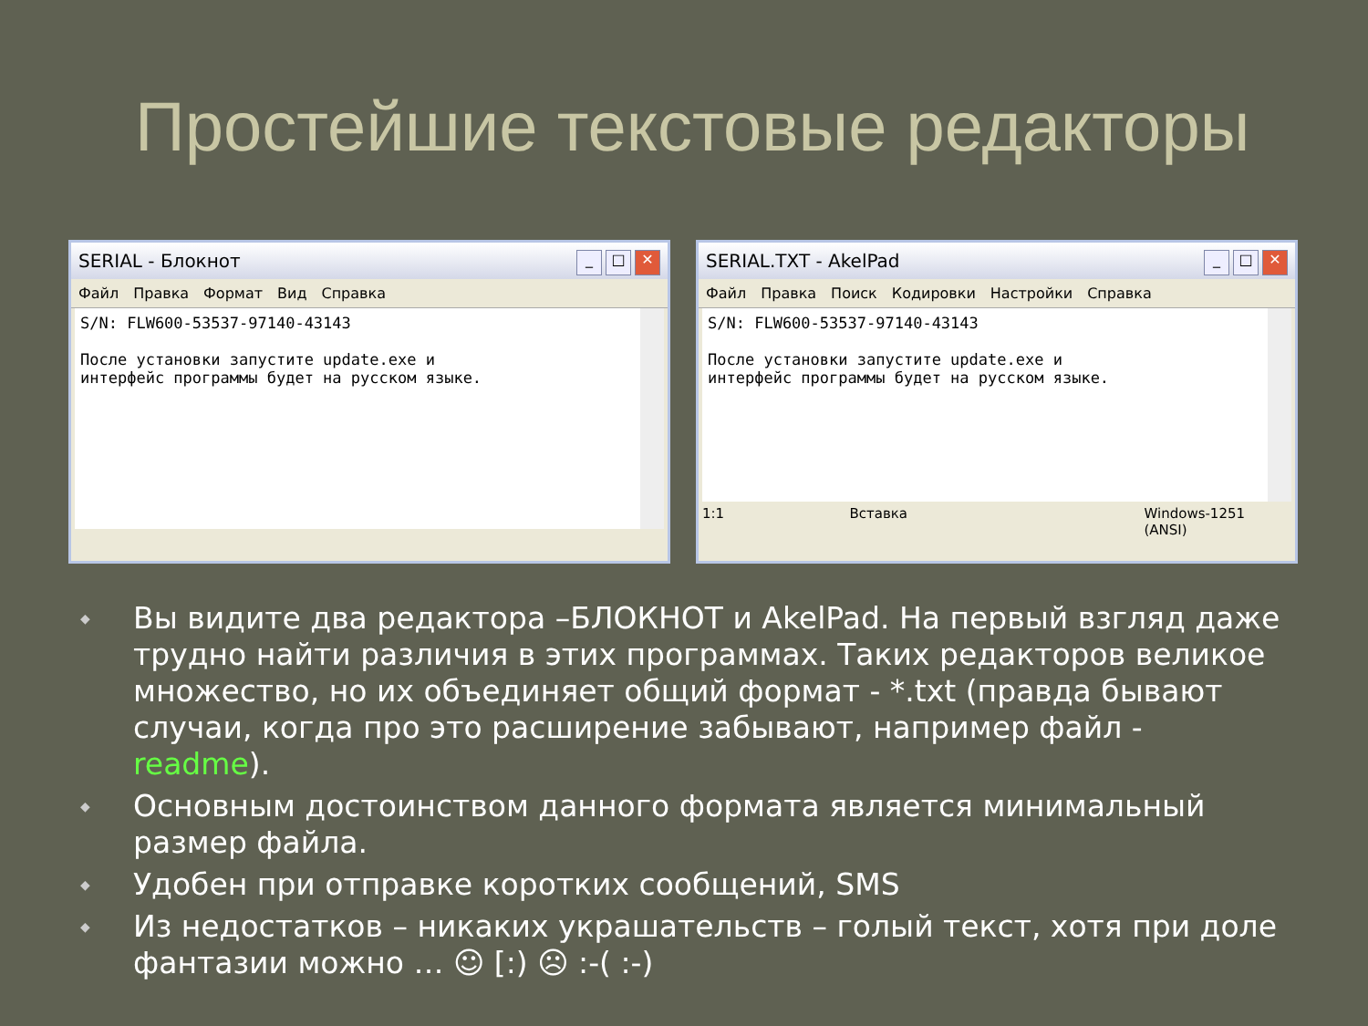Простейшие текстовые редакторы
SERIAL - Блокнот _ □ ✕
Файл Правка Формат Вид Справка
S/N: FLW600-53537-97140-43143 После установки запустите update.exe и интерфейс программы будет на русском языке.
SERIAL.TXT - AkelPad _ □ ✕
Файл Правка Поиск Кодировки Настройки Справка
S/N: FLW600-53537-97140-43143 После установки запустите update.exe и интерфейс программы будет на русском языке.
1:1 Вставка Windows-1251 (ANSI)
◆
Вы видите два редактора –БЛОКНОТ и AkelPad. На первый взгляд даже трудно найти различия в этих программах. Таких редакторов великое множество, но их объединяет общий формат - *.txt (правда бывают случаи, когда про это расширение забывают, например файл - readme).
◆
Основным достоинством данного формата является минимальный размер файла.
◆
Удобен при отправке коротких сообщений, SMS
◆
Из недостатков – никаких украшательств – голый текст, хотя при доле фантазии можно … ☺ [:) ☹ :-( :-)